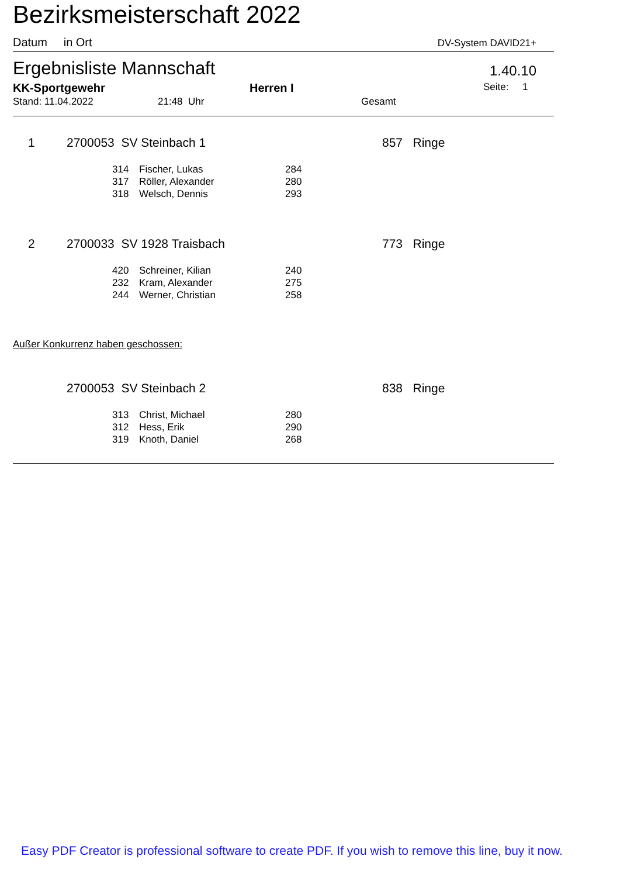Bezirksmeisterschaft 2022
Datum in Ort DV-System DAVID21+
Ergebnisliste Mannschaft 1.40.10
KK-Sportgewehr Herren I Seite: 1
Stand: 11.04.2022 21:48 Uhr Gesamt
| 1 | 2700053 SV Steinbach 1 | 857 Ringe |
| 314 | Fischer, Lukas | 284 |
| 317 | Röller, Alexander | 280 |
| 318 | Welsch, Dennis | 293 |
| 2 | 2700033 SV 1928 Traisbach | 773 Ringe |
| 420 | Schreiner, Kilian | 240 |
| 232 | Kram, Alexander | 275 |
| 244 | Werner, Christian | 258 |
Außer Konkurrenz haben geschossen:
| | 2700053 SV Steinbach 2 | 838 Ringe |
| 313 | Christ, Michael | 280 |
| 312 | Hess, Erik | 290 |
| 319 | Knoth, Daniel | 268 |
Easy PDF Creator is professional software to create PDF. If you wish to remove this line, buy it now.